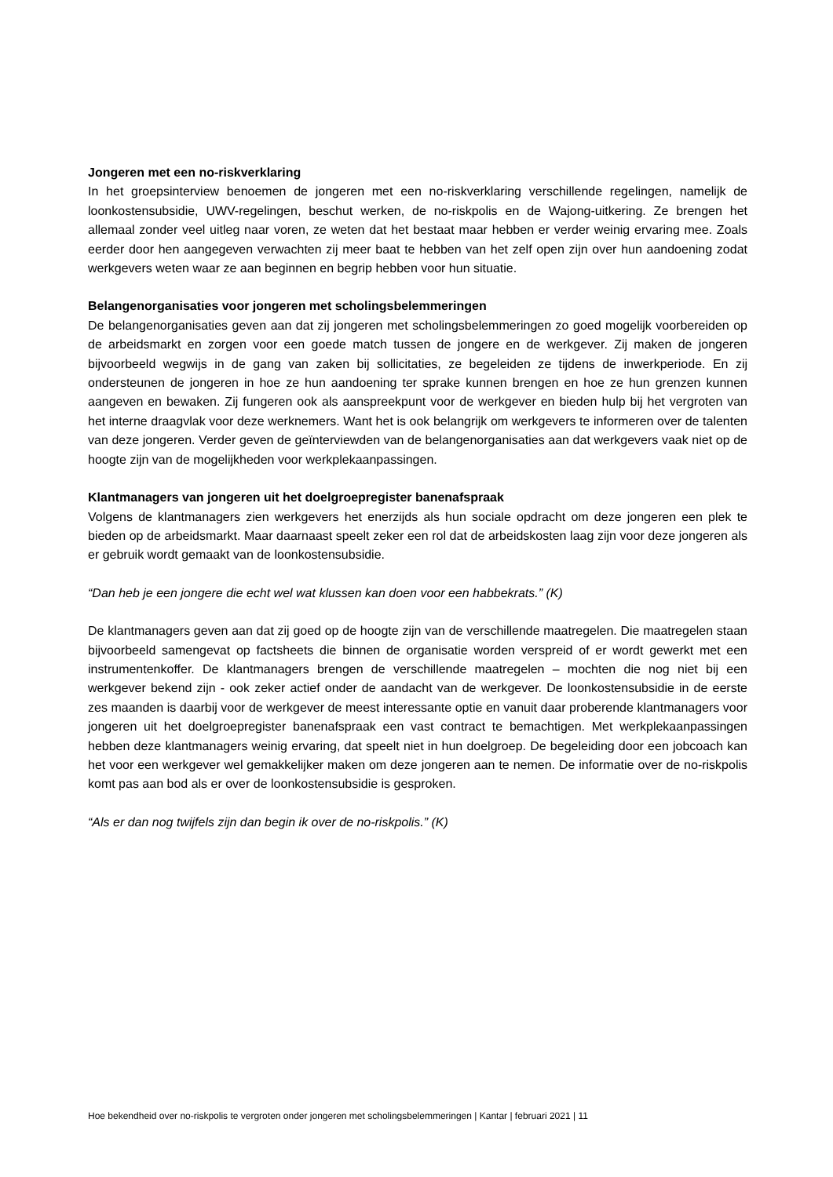Jongeren met een no-riskverklaring
In het groepsinterview benoemen de jongeren met een no-riskverklaring verschillende regelingen, namelijk de loonkostensubsidie, UWV-regelingen, beschut werken, de no-riskpolis en de Wajong-uitkering. Ze brengen het allemaal zonder veel uitleg naar voren, ze weten dat het bestaat maar hebben er verder weinig ervaring mee. Zoals eerder door hen aangegeven verwachten zij meer baat te hebben van het zelf open zijn over hun aandoening zodat werkgevers weten waar ze aan beginnen en begrip hebben voor hun situatie.
Belangenorganisaties voor jongeren met scholingsbelemmeringen
De belangenorganisaties geven aan dat zij jongeren met scholingsbelemmeringen zo goed mogelijk voorbereiden op de arbeidsmarkt en zorgen voor een goede match tussen de jongere en de werkgever. Zij maken de jongeren bijvoorbeeld wegwijs in de gang van zaken bij sollicitaties, ze begeleiden ze tijdens de inwerkperiode. En zij ondersteunen de jongeren in hoe ze hun aandoening ter sprake kunnen brengen en hoe ze hun grenzen kunnen aangeven en bewaken. Zij fungeren ook als aanspreekpunt voor de werkgever en bieden hulp bij het vergroten van het interne draagvlak voor deze werknemers. Want het is ook belangrijk om werkgevers te informeren over de talenten van deze jongeren. Verder geven de geïnterviewden van de belangenorganisaties aan dat werkgevers vaak niet op de hoogte zijn van de mogelijkheden voor werkplekaanpassingen.
Klantmanagers van jongeren uit het doelgroepregister banenafspraak
Volgens de klantmanagers zien werkgevers het enerzijds als hun sociale opdracht om deze jongeren een plek te bieden op de arbeidsmarkt. Maar daarnaast speelt zeker een rol dat de arbeidskosten laag zijn voor deze jongeren als er gebruik wordt gemaakt van de loonkostensubsidie.
“Dan heb je een jongere die echt wel wat klussen kan doen voor een habbekrats.” (K)
De klantmanagers geven aan dat zij goed op de hoogte zijn van de verschillende maatregelen. Die maatregelen staan bijvoorbeeld samengevat op factsheets die binnen de organisatie worden verspreid of er wordt gewerkt met een instrumentenkoffer. De klantmanagers brengen de verschillende maatregelen – mochten die nog niet bij een werkgever bekend zijn - ook zeker actief onder de aandacht van de werkgever. De loonkostensubsidie in de eerste zes maanden is daarbij voor de werkgever de meest interessante optie en vanuit daar proberende klantmanagers voor jongeren uit het doelgroepregister banenafspraak een vast contract te bemachtigen. Met werkplekaanpassingen hebben deze klantmanagers weinig ervaring, dat speelt niet in hun doelgroep. De begeleiding door een jobcoach kan het voor een werkgever wel gemakkelijker maken om deze jongeren aan te nemen. De informatie over de no-riskpolis komt pas aan bod als er over de loonkostensubsidie is gesproken.
“Als er dan nog twijfels zijn dan begin ik over de no-riskpolis.” (K)
Hoe bekendheid over no-riskpolis te vergroten onder jongeren met scholingsbelemmeringen | Kantar | februari 2021 | 11